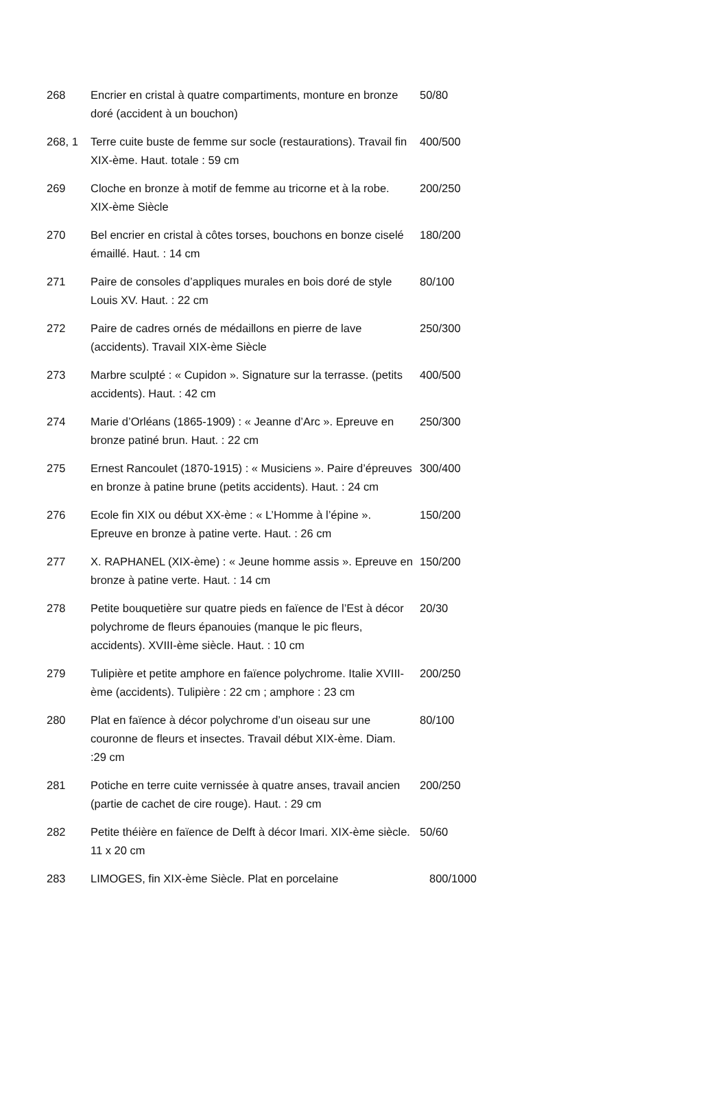| 268 | Encrier en cristal à quatre compartiments, monture en bronze doré (accident à un bouchon) | 50/80 |
| 268, 1 | Terre cuite buste de femme sur socle (restaurations). Travail fin XIX-ème. Haut. totale : 59 cm | 400/500 |
| 269 | Cloche en bronze à motif de femme au tricorne et à la robe. XIX-ème Siècle | 200/250 |
| 270 | Bel encrier en cristal à côtes torses, bouchons en bonze ciselé émaillé. Haut. : 14 cm | 180/200 |
| 271 | Paire de consoles d’appliques murales en bois doré de style Louis XV. Haut. : 22 cm | 80/100 |
| 272 | Paire de cadres ornés de médaillons en pierre de lave (accidents). Travail XIX-ème Siècle | 250/300 |
| 273 | Marbre sculpté : « Cupidon ». Signature sur la terrasse. (petits accidents). Haut. : 42 cm | 400/500 |
| 274 | Marie d’Orléans (1865-1909) : « Jeanne d’Arc ». Epreuve en bronze patiné brun. Haut. : 22 cm | 250/300 |
| 275 | Ernest Rancoulet (1870-1915) : « Musiciens ». Paire d’épreuves en bronze à patine brune (petits accidents). Haut. : 24 cm | 300/400 |
| 276 | Ecole fin XIX ou début XX-ème : « L’Homme à l’épine ». Epreuve en bronze à patine verte. Haut. : 26 cm | 150/200 |
| 277 | X. RAPHANEL (XIX-ème) : « Jeune homme assis ». Epreuve en bronze à patine verte. Haut. : 14 cm | 150/200 |
| 278 | Petite bouquetière sur quatre pieds en faïence de l’Est à décor polychrome de fleurs épanouies (manque le pic fleurs, accidents). XVIII-ème siècle. Haut. : 10 cm | 20/30 |
| 279 | Tulipière et petite amphore en faïence polychrome. Italie XVIII-ème (accidents). Tulipière : 22 cm ; amphore : 23 cm | 200/250 |
| 280 | Plat en faïence à décor polychrome d’un oiseau sur une couronne de fleurs et insectes. Travail début XIX-ème. Diam. :29 cm | 80/100 |
| 281 | Potiche en terre cuite vernissée à quatre anses, travail ancien (partie de cachet de cire rouge). Haut. : 29 cm | 200/250 |
| 282 | Petite théière en faïence de Delft à décor Imari. XIX-ème siècle. 11 x 20 cm | 50/60 |
| 283 | LIMOGES, fin XIX-ème Siècle. Plat en porcelaine | 800/1000 |